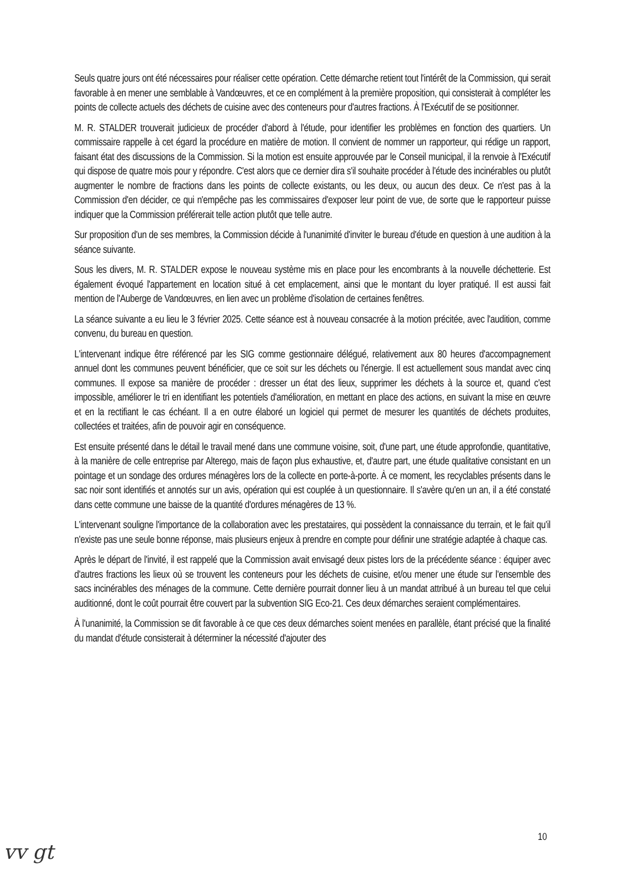Seuls quatre jours ont été nécessaires pour réaliser cette opération. Cette démarche retient tout l'intérêt de la Commission, qui serait favorable à en mener une semblable à Vandœuvres, et ce en complément à la première proposition, qui consisterait à compléter les points de collecte actuels des déchets de cuisine avec des conteneurs pour d'autres fractions. À l'Exécutif de se positionner.
M. R. STALDER trouverait judicieux de procéder d'abord à l'étude, pour identifier les problèmes en fonction des quartiers. Un commissaire rappelle à cet égard la procédure en matière de motion. Il convient de nommer un rapporteur, qui rédige un rapport, faisant état des discussions de la Commission. Si la motion est ensuite approuvée par le Conseil municipal, il la renvoie à l'Exécutif qui dispose de quatre mois pour y répondre. C'est alors que ce dernier dira s'il souhaite procéder à l'étude des incinérables ou plutôt augmenter le nombre de fractions dans les points de collecte existants, ou les deux, ou aucun des deux. Ce n'est pas à la Commission d'en décider, ce qui n'empêche pas les commissaires d'exposer leur point de vue, de sorte que le rapporteur puisse indiquer que la Commission préférerait telle action plutôt que telle autre.
Sur proposition d'un de ses membres, la Commission décide à l'unanimité d'inviter le bureau d'étude en question à une audition à la séance suivante.
Sous les divers, M. R. STALDER expose le nouveau système mis en place pour les encombrants à la nouvelle déchetterie. Est également évoqué l'appartement en location situé à cet emplacement, ainsi que le montant du loyer pratiqué. Il est aussi fait mention de l'Auberge de Vandœuvres, en lien avec un problème d'isolation de certaines fenêtres.
La séance suivante a eu lieu le 3 février 2025. Cette séance est à nouveau consacrée à la motion précitée, avec l'audition, comme convenu, du bureau en question.
L'intervenant indique être référencé par les SIG comme gestionnaire délégué, relativement aux 80 heures d'accompagnement annuel dont les communes peuvent bénéficier, que ce soit sur les déchets ou l'énergie. Il est actuellement sous mandat avec cinq communes. Il expose sa manière de procéder : dresser un état des lieux, supprimer les déchets à la source et, quand c'est impossible, améliorer le tri en identifiant les potentiels d'amélioration, en mettant en place des actions, en suivant la mise en œuvre et en la rectifiant le cas échéant. Il a en outre élaboré un logiciel qui permet de mesurer les quantités de déchets produites, collectées et traitées, afin de pouvoir agir en conséquence.
Est ensuite présenté dans le détail le travail mené dans une commune voisine, soit, d'une part, une étude approfondie, quantitative, à la manière de celle entreprise par Alterego, mais de façon plus exhaustive, et, d'autre part, une étude qualitative consistant en un pointage et un sondage des ordures ménagères lors de la collecte en porte-à-porte. À ce moment, les recyclables présents dans le sac noir sont identifiés et annotés sur un avis, opération qui est couplée à un questionnaire. Il s'avère qu'en un an, il a été constaté dans cette commune une baisse de la quantité d'ordures ménagères de 13 %.
L'intervenant souligne l'importance de la collaboration avec les prestataires, qui possèdent la connaissance du terrain, et le fait qu'il n'existe pas une seule bonne réponse, mais plusieurs enjeux à prendre en compte pour définir une stratégie adaptée à chaque cas.
Après le départ de l'invité, il est rappelé que la Commission avait envisagé deux pistes lors de la précédente séance : équiper avec d'autres fractions les lieux où se trouvent les conteneurs pour les déchets de cuisine, et/ou mener une étude sur l'ensemble des sacs incinérables des ménages de la commune. Cette dernière pourrait donner lieu à un mandat attribué à un bureau tel que celui auditionné, dont le coût pourrait être couvert par la subvention SIG Eco-21. Ces deux démarches seraient complémentaires.
À l'unanimité, la Commission se dit favorable à ce que ces deux démarches soient menées en parallèle, étant précisé que la finalité du mandat d'étude consisterait à déterminer la nécessité d'ajouter des
10
vv gt